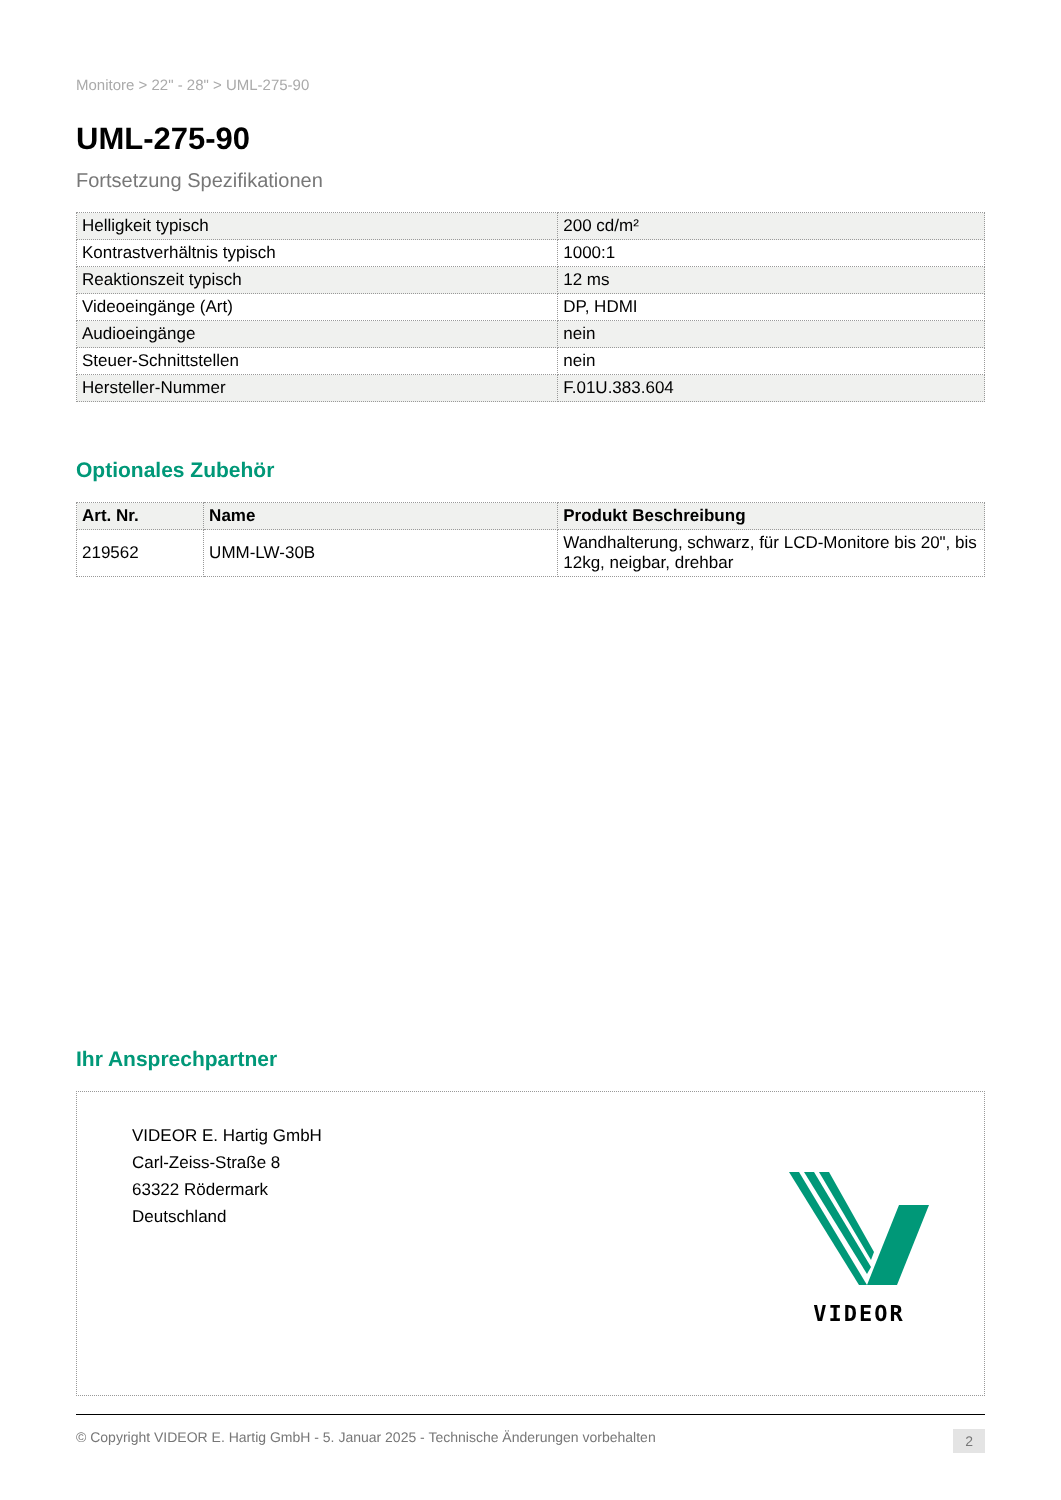Monitore > 22" - 28" > UML-275-90
UML-275-90
Fortsetzung Spezifikationen
| Helligkeit typisch | 200 cd/m² |
| Kontrastverhältnis typisch | 1000:1 |
| Reaktionszeit typisch | 12 ms |
| Videoeingänge (Art) | DP, HDMI |
| Audioeingänge | nein |
| Steuer-Schnittstellen | nein |
| Hersteller-Nummer | F.01U.383.604 |
Optionales Zubehör
| Art. Nr. | Name | Produkt Beschreibung |
| --- | --- | --- |
| 219562 | UMM-LW-30B | Wandhalterung, schwarz, für LCD-Monitore bis 20", bis 12kg, neigbar, drehbar |
Ihr Ansprechpartner
VIDEOR E. Hartig GmbH
Carl-Zeiss-Straße 8
63322 Rödermark
Deutschland
VIDEOR
© Copyright VIDEOR E. Hartig GmbH - 5. Januar 2025 - Technische Änderungen vorbehalten 2